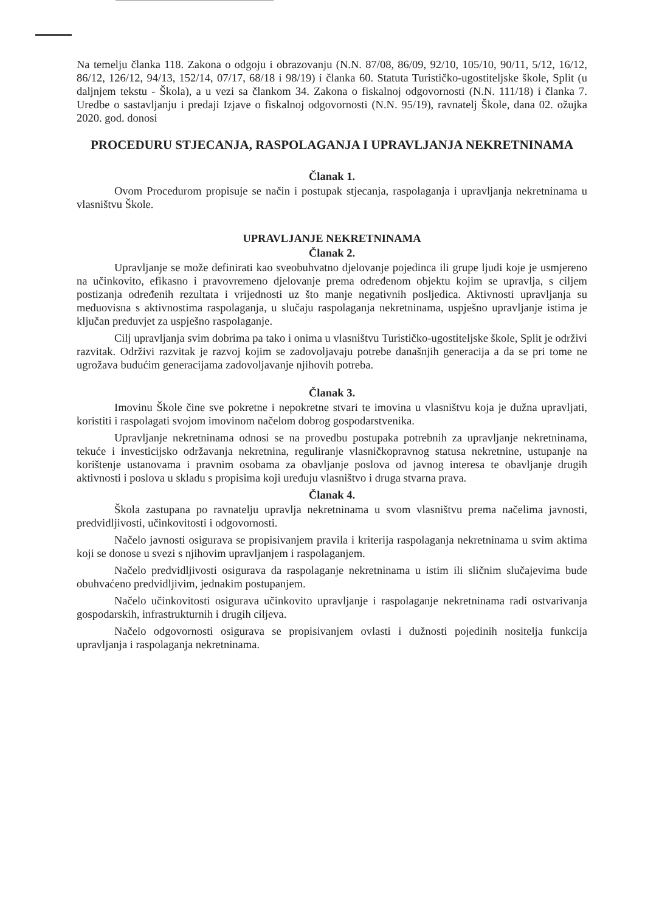Na temelju članka 118. Zakona o odgoju i obrazovanju (N.N. 87/08, 86/09, 92/10, 105/10, 90/11, 5/12, 16/12, 86/12, 126/12, 94/13, 152/14, 07/17, 68/18 i 98/19) i članka 60. Statuta Turističko-ugostiteljske škole, Split (u daljnjem tekstu - Škola), a u vezi sa člankom 34. Zakona o fiskalnoj odgovornosti (N.N. 111/18) i članka 7. Uredbe o sastavljanju i predaji Izjave o fiskalnoj odgovornosti (N.N. 95/19), ravnatelj Škole, dana 02. ožujka 2020. god. donosi
PROCEDURU STJECANJA, RASPOLAGANJA I UPRAVLJANJA NEKRETNINAMA
Članak 1.
Ovom Procedurom propisuje se način i postupak stjecanja, raspolaganja i upravljanja nekretninama u vlasništvu Škole.
UPRAVLJANJE NEKRETNINAMA
Članak 2.
Upravljanje se može definirati kao sveobuhvatno djelovanje pojedinca ili grupe ljudi koje je usmjereno na učinkovito, efikasno i pravovremeno djelovanje prema određenom objektu kojim se upravlja, s ciljem postizanja određenih rezultata i vrijednosti uz što manje negativnih posljedica. Aktivnosti upravljanja su međuovisna s aktivnostima raspolaganja, u slučaju raspolaganja nekretninama, uspješno upravljanje istima je ključan preduvjet za uspješno raspolaganje.
Cilj upravljanja svim dobrima pa tako i onima u vlasništvu Turističko-ugostiteljske škole, Split je održivi razvitak. Održivi razvitak je razvoj kojim se zadovoljavaju potrebe današnjih generacija a da se pri tome ne ugrožava budućim generacijama zadovoljavanje njihovih potreba.
Članak 3.
Imovinu Škole čine sve pokretne i nepokretne stvari te imovina u vlasništvu koja je dužna upravljati, koristiti i raspolagati svojom imovinom načelom dobrog gospodarstvenika.
Upravljanje nekretninama odnosi se na provedbu postupaka potrebnih za upravljanje nekretninama, tekuće i investicijsko održavanja nekretnina, reguliranje vlasničkopravnog statusa nekretnine, ustupanje na korištenje ustanovama i pravnim osobama za obavljanje poslova od javnog interesa te obavljanje drugih aktivnosti i poslova u skladu s propisima koji uređuju vlasništvo i druga stvarna prava.
Članak 4.
Škola zastupana po ravnatelju upravlja nekretninama u svom vlasništvu prema načelima javnosti, predvidljivosti, učinkovitosti i odgovornosti.
Načelo javnosti osigurava se propisivanjem pravila i kriterija raspolaganja nekretninama u svim aktima koji se donose u svezi s njihovim upravljanjem i raspolaganjem.
Načelo predvidljivosti osigurava da raspolaganje nekretninama u istim ili sličnim slučajevima bude obuhvaćeno predvidljivim, jednakim postupanjem.
Načelo učinkovitosti osigurava učinkovito upravljanje i raspolaganje nekretninama radi ostvarivanja gospodarskih, infrastrukturnih i drugih ciljeva.
Načelo odgovornosti osigurava se propisivanjem ovlasti i dužnosti pojedinih nositelja funkcija upravljanja i raspolaganja nekretninama.